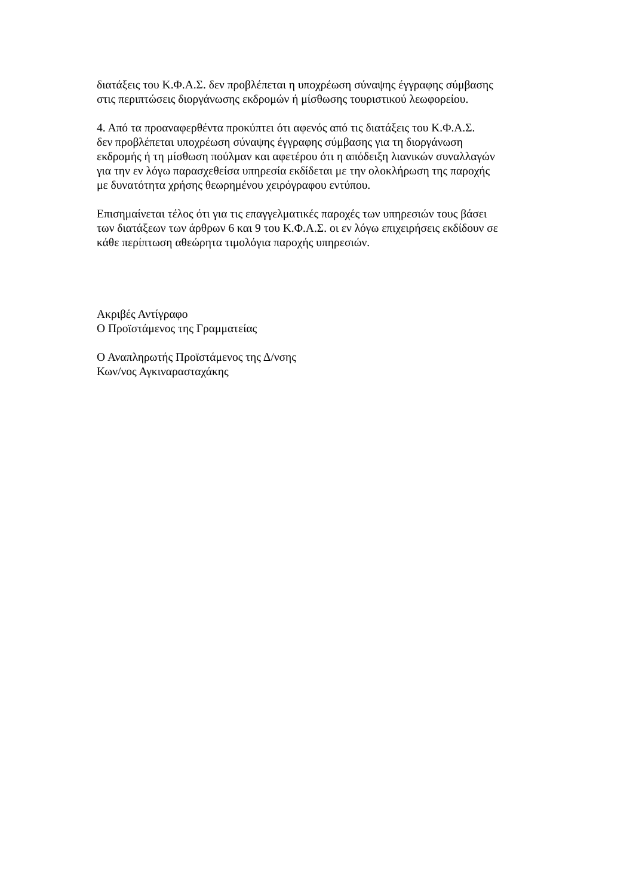διατάξεις του Κ.Φ.Α.Σ. δεν προβλέπεται η υποχρέωση σύναψης έγγραφης σύμβασης
στις περιπτώσεις διοργάνωσης εκδρομών ή μίσθωσης τουριστικού λεωφορείου.
4. Από τα προαναφερθέντα προκύπτει ότι αφενός από τις διατάξεις του Κ.Φ.Α.Σ.
δεν προβλέπεται υποχρέωση σύναψης έγγραφης σύμβασης για τη διοργάνωση
εκδρομής ή τη μίσθωση πούλμαν και αφετέρου ότι η απόδειξη λιανικών συναλλαγών
για την εν λόγω παρασχεθείσα υπηρεσία εκδίδεται με την ολοκλήρωση της παροχής
με δυνατότητα χρήσης θεωρημένου χειρόγραφου εντύπου.
Επισημαίνεται τέλος ότι για τις επαγγελματικές παροχές των υπηρεσιών τους βάσει
των διατάξεων των άρθρων 6 και 9 του Κ.Φ.Α.Σ. οι εν λόγω επιχειρήσεις εκδίδουν σε
κάθε περίπτωση αθεώρητα τιμολόγια παροχής υπηρεσιών.
Ακριβές Αντίγραφο
Ο Προϊστάμενος της Γραμματείας
Ο Αναπληρωτής Προϊστάμενος της Δ/νσης
Κων/νος Αγκιναρασταχάκης